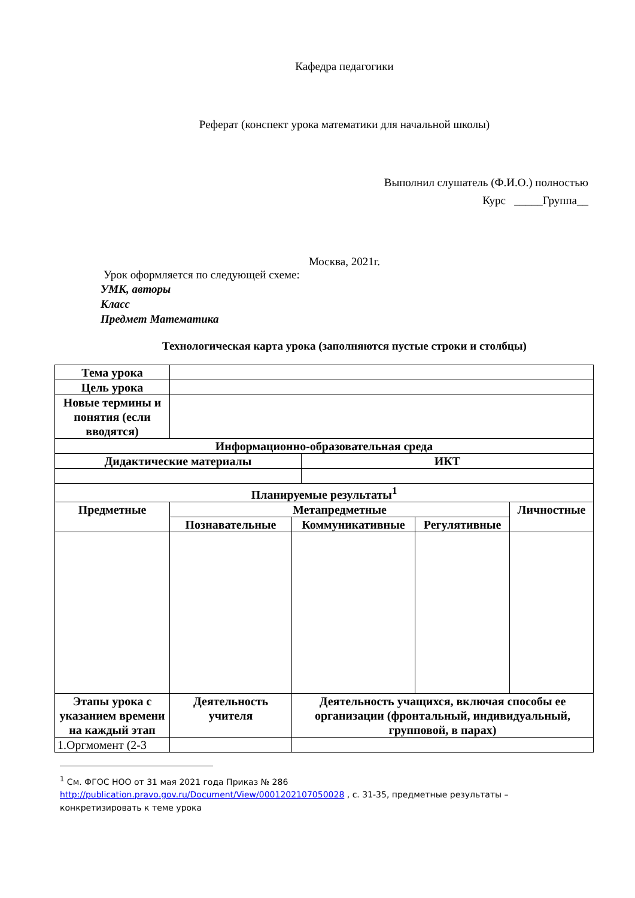Кафедра педагогики
Реферат (конспект урока математики для начальной школы)
Выполнил слушатель (Ф.И.О.) полностью
Курс _____Группа__
Москва, 2021г.
Урок оформляется по следующей схеме:
УМК, авторы
Класс
Предмет Математика
Технологическая карта урока (заполняются пустые строки и столбцы)
| Тема урока | | | | | |
| Цель урока | | | | | |
| Новые термины и понятия (если вводятся) | | | | | |
| Информационно-образовательная среда | | | | | |
| Дидактические материалы | | | ИКТ | | |
| Планируемые результаты<sup>1</sup> | | | | | |
| Предметные | Метапредметные | | | | Личностные |
| | Познавательные | Коммуникативные | | Регулятивные | |
| Этапы урока с указанием времени на каждый этап | Деятельность учителя | Деятельность учащихся, включая способы ее организации (фронтальный, индивидуальный, групповой, в парах) | | | |
| 1.Оргмомент (2-3 | | | | | |
<sup>1</sup> См. ФГОС НОО от 31 мая 2021 года Приказ № 286
http://publication.pravo.gov.ru/Document/View/0001202107050028 , с. 31-35, предметные результаты –
конкретизировать к теме урока